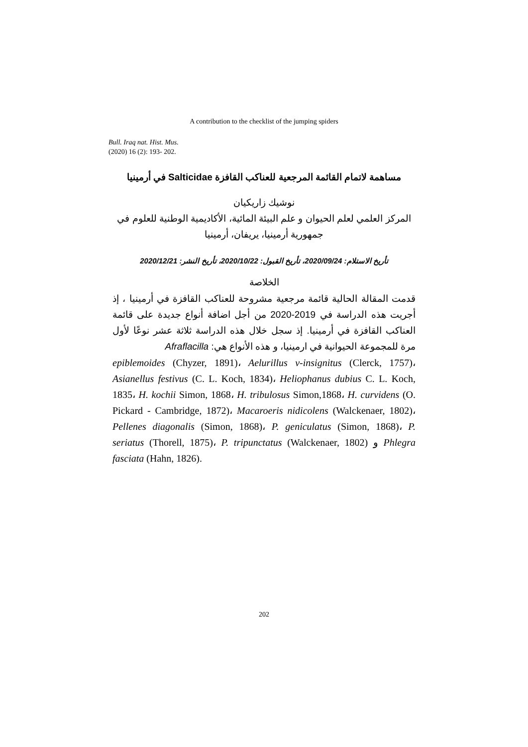A contribution to the checklist of the jumping spiders
Bull. Iraq nat. Hist. Mus.
(2020) 16 (2): 193- 202.
مساهمة لاتمام القائمة المرجعية للعناكب القافزة Salticidae في أرمينيا
نوشيك زاريكيان
المركز العلمي لعلم الحيوان و علم البيئة المائية، الأكاديمية الوطنية للعلوم في جمهورية أرمينيا، يريفان، أرمينيا
تأريخ الاستلام: 2020/09/24، تأريخ القبول: 2020/10/22، تأريخ النشر: 2020/12/21
الخلاصة
قدمت المقالة الحالية قائمة مرجعية مشروحة للعناكب القافزة في أرمينيا ، إذ أجريت هذه الدراسة في 2019-2020 من أجل اضافة أنواع جديدة على قائمة العناكب القافزة في أرمينيا. إذ سجل خلال هذه الدراسة ثلاثة عشر نوعًا لأول مرة للمجموعة الحيوانية في ارمينيا، و هذه الأنواع هي: Afraflacilla
epiblemoides (Chyzer, 1891)، Aelurillus v-insignitus (Clerck, 1757)، Asianellus festivus (C. L. Koch, 1834)، Heliophanus dubius C. L. Koch, 1835، H. kochii Simon, 1868، H. tribulosus Simon,1868، H. curvidens (O. Pickard - Cambridge, 1872)، Macaroeris nidicolens (Walckenaer, 1802)، Pellenes diagonalis (Simon, 1868)، P. geniculatus (Simon, 1868)، P. seriatus (Thorell, 1875)، P. tripunctatus (Walckenaer, 1802) و Phlegra fasciata (Hahn, 1826).
202